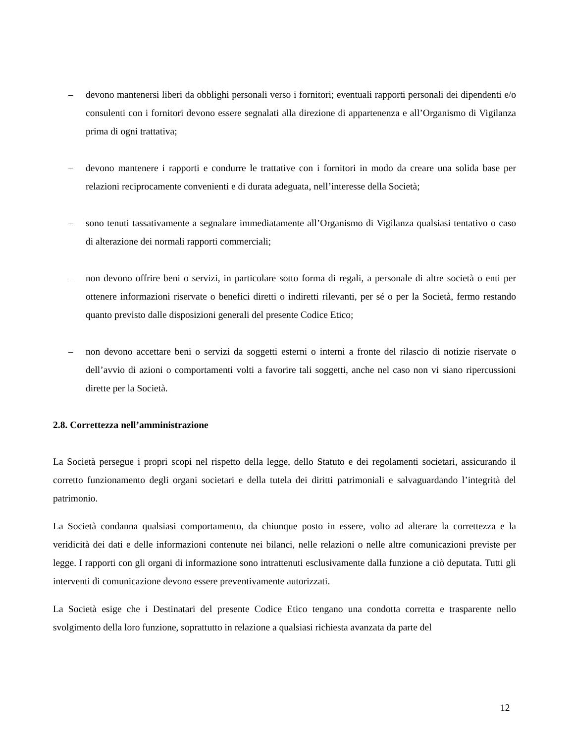– devono mantenersi liberi da obblighi personali verso i fornitori; eventuali rapporti personali dei dipendenti e/o consulenti con i fornitori devono essere segnalati alla direzione di appartenenza e all’Organismo di Vigilanza prima di ogni trattativa;
– devono mantenere i rapporti e condurre le trattative con i fornitori in modo da creare una solida base per relazioni reciprocamente convenienti e di durata adeguata, nell’interesse della Società;
– sono tenuti tassativamente a segnalare immediatamente all’Organismo di Vigilanza qualsiasi tentativo o caso di alterazione dei normali rapporti commerciali;
– non devono offrire beni o servizi, in particolare sotto forma di regali, a personale di altre società o enti per ottenere informazioni riservate o benefici diretti o indiretti rilevanti, per sé o per la Società, fermo restando quanto previsto dalle disposizioni generali del presente Codice Etico;
– non devono accettare beni o servizi da soggetti esterni o interni a fronte del rilascio di notizie riservate o dell’avvio di azioni o comportamenti volti a favorire tali soggetti, anche nel caso non vi siano ripercussioni dirette per la Società.
2.8. Correttezza nell’amministrazione
La Società persegue i propri scopi nel rispetto della legge, dello Statuto e dei regolamenti societari, assicurando il corretto funzionamento degli organi societari e della tutela dei diritti patrimoniali e salvaguardando l’integrità del patrimonio.
La Società condanna qualsiasi comportamento, da chiunque posto in essere, volto ad alterare la correttezza e la veridicità dei dati e delle informazioni contenute nei bilanci, nelle relazioni o nelle altre comunicazioni previste per legge. I rapporti con gli organi di informazione sono intrattenuti esclusivamente dalla funzione a ciò deputata. Tutti gli interventi di comunicazione devono essere preventivamente autorizzati.
La Società esige che i Destinatari del presente Codice Etico tengano una condotta corretta e trasparente nello svolgimento della loro funzione, soprattutto in relazione a qualsiasi richiesta avanzata da parte del
12